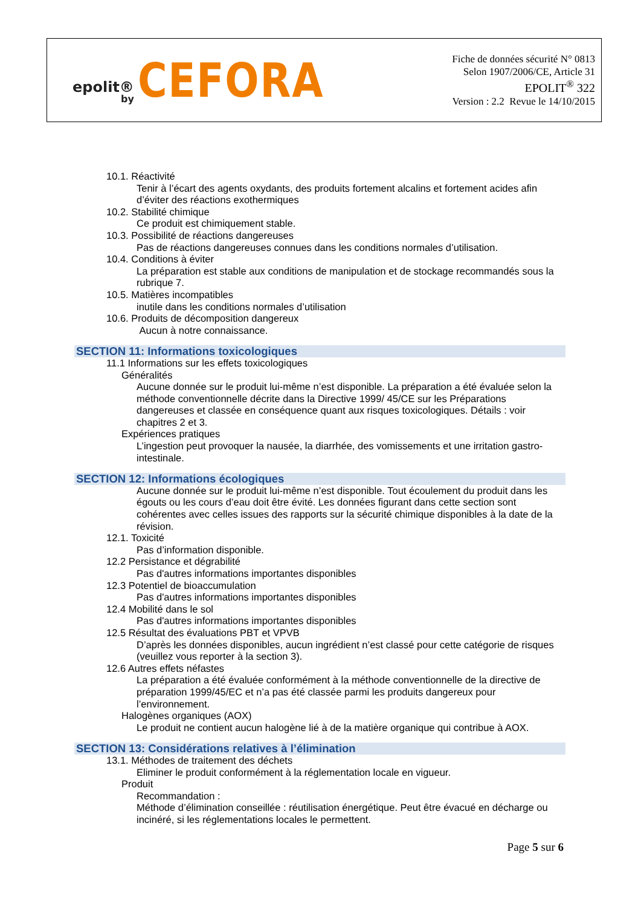epolit®
by
CEFORA
Fiche de données sécurité N° 0813
Selon 1907/2006/CE, Article 31
EPOLIT<sup>®</sup> 322
Version : 2.2 Revue le 14/10/2015
10.1. Réactivité
Tenir à l’écart des agents oxydants, des produits fortement alcalins et fortement acides afin d’éviter des réactions exothermiques
10.2. Stabilité chimique
Ce produit est chimiquement stable.
10.3. Possibilité de réactions dangereuses
Pas de réactions dangereuses connues dans les conditions normales d’utilisation.
10.4. Conditions à éviter
La préparation est stable aux conditions de manipulation et de stockage recommandés sous la rubrique 7.
10.5. Matières incompatibles
inutile dans les conditions normales d’utilisation
10.6. Produits de décomposition dangereux
Aucun à notre connaissance.
SECTION 11: Informations toxicologiques
11.1 Informations sur les effets toxicologiques
Généralités
Aucune donnée sur le produit lui-même n’est disponible. La préparation a été évaluée selon la méthode conventionnelle décrite dans la Directive 1999/ 45/CE sur les Préparations dangereuses et classée en conséquence quant aux risques toxicologiques. Détails : voir chapitres 2 et 3.
Expériences pratiques
L’ingestion peut provoquer la nausée, la diarrhée, des vomissements et une irritation gastro-intestinale.
SECTION 12: Informations écologiques
Aucune donnée sur le produit lui-même n’est disponible. Tout écoulement du produit dans les égouts ou les cours d’eau doit être évité. Les données figurant dans cette section sont cohérentes avec celles issues des rapports sur la sécurité chimique disponibles à la date de la révision.
12.1. Toxicité
Pas d’information disponible.
12.2 Persistance et dégrabilité
Pas d'autres informations importantes disponibles
12.3 Potentiel de bioaccumulation
Pas d'autres informations importantes disponibles
12.4 Mobilité dans le sol
Pas d'autres informations importantes disponibles
12.5 Résultat des évaluations PBT et VPVB
D’après les données disponibles, aucun ingrédient n’est classé pour cette catégorie de risques (veuillez vous reporter à la section 3).
12.6 Autres effets néfastes
La préparation a été évaluée conformément à la méthode conventionnelle de la directive de préparation 1999/45/EC et n’a pas été classée parmi les produits dangereux pour l’environnement.
Halogènes organiques (AOX)
Le produit ne contient aucun halogène lié à de la matière organique qui contribue à AOX.
SECTION 13: Considérations relatives à l’élimination
13.1. Méthodes de traitement des déchets
Eliminer le produit conformément à la réglementation locale en vigueur.
Produit
Recommandation :
Méthode d’élimination conseillée : réutilisation énergétique. Peut être évacué en décharge ou incinéré, si les réglementations locales le permettent.
Page 5 sur 6